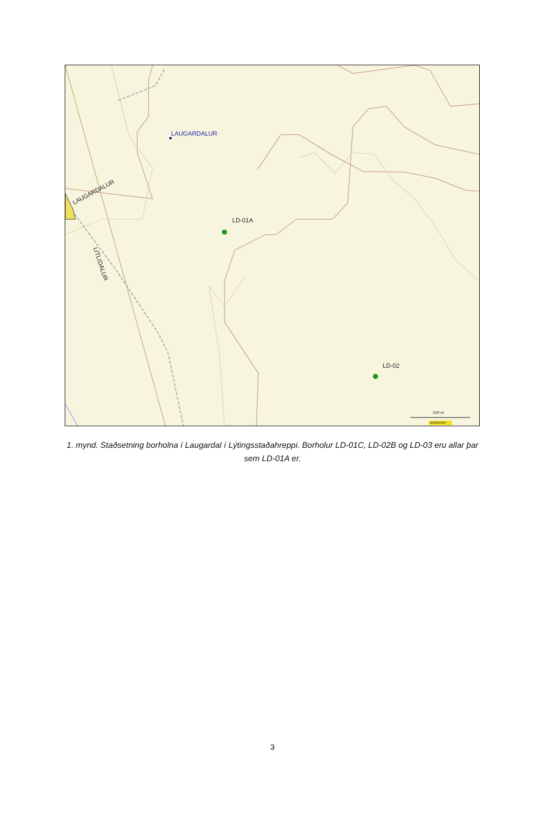LAUGARDALUR
LAUGARDALUR
LITLIDALUR
LD-01A
LD-02
100 m
averzoom
1. mynd. Staðsetning borholna í Laugardal í Lýtingsstaðahreppi. Borholur LD-01C, LD-02B og LD-03 eru allar þar sem LD-01A er.
3